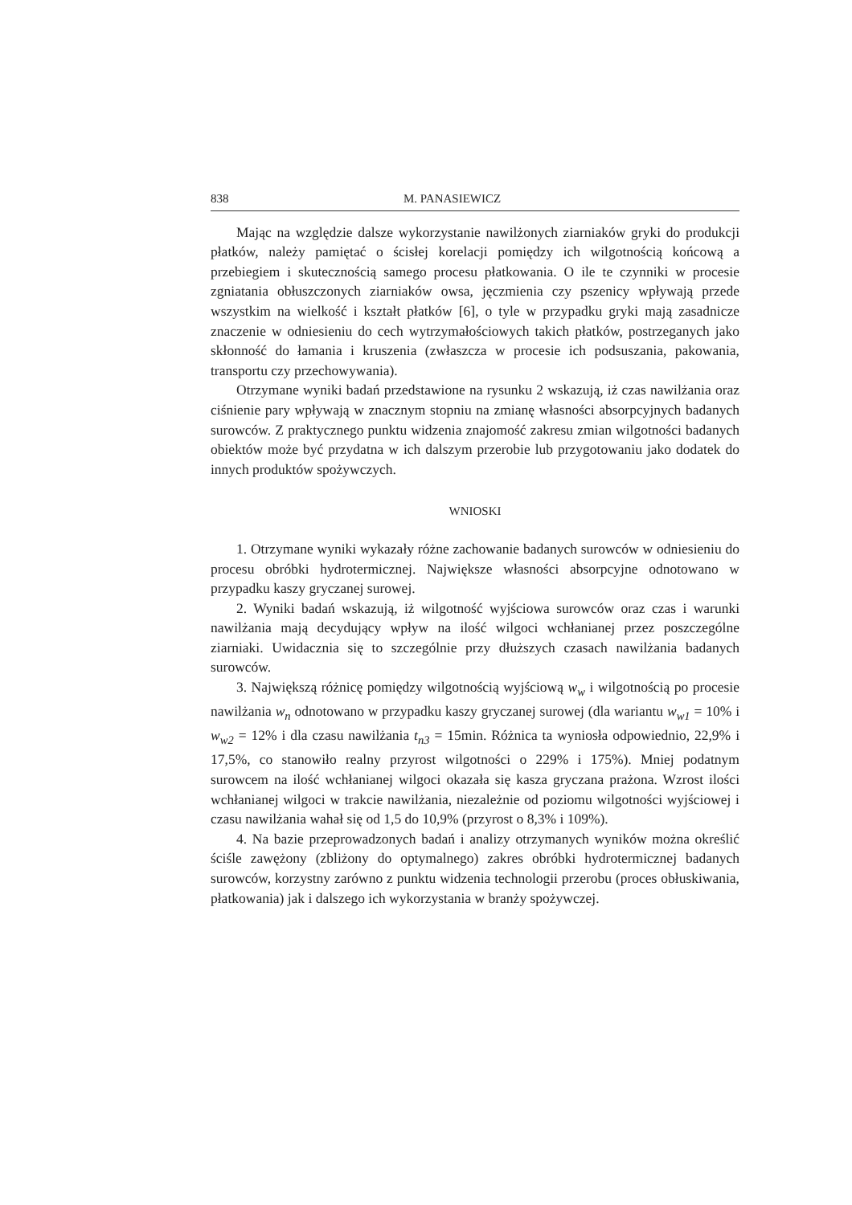838 M. PANASIEWICZ
Mając na względzie dalsze wykorzystanie nawilżonych ziarniaków gryki do produkcji płatków, należy pamiętać o ścisłej korelacji pomiędzy ich wilgotnością końcową a przebiegiem i skutecznością samego procesu płatkowania. O ile te czynniki w procesie zgniatania obłuszczonych ziarniaków owsa, jęczmienia czy pszenicy wpływają przede wszystkim na wielkość i kształt płatków [6], o tyle w przypadku gryki mają zasadnicze znaczenie w odniesieniu do cech wytrzymałościowych takich płatków, postrzeganych jako skłonność do łamania i kruszenia (zwłaszcza w procesie ich podsuszania, pakowania, transportu czy przechowywania).
Otrzymane wyniki badań przedstawione na rysunku 2 wskazują, iż czas nawilżania oraz ciśnienie pary wpływają w znacznym stopniu na zmianę własności absorpcyjnych badanych surowców. Z praktycznego punktu widzenia znajomość zakresu zmian wilgotności badanych obiektów może być przydatna w ich dalszym przerobie lub przygotowaniu jako dodatek do innych produktów spożywczych.
WNIOSKI
1. Otrzymane wyniki wykazały różne zachowanie badanych surowców w odniesieniu do procesu obróbki hydrotermicznej. Największe własności absorpcyjne odnotowano w przypadku kaszy gryczanej surowej.
2. Wyniki badań wskazują, iż wilgotność wyjściowa surowców oraz czas i warunki nawilżania mają decydujący wpływ na ilość wilgoci wchłanianej przez poszczególne ziarniaki. Uwidacznia się to szczególnie przy dłuższych czasach nawilżania badanych surowców.
3. Największą różnicę pomiędzy wilgotnością wyjściową w<sub>w</sub> i wilgotnością po procesie nawilżania w<sub>n</sub> odnotowano w przypadku kaszy gryczanej surowej (dla wariantu w<sub>w1</sub> = 10% i w<sub>w2</sub> = 12% i dla czasu nawilżania t<sub>n3</sub> = 15min. Różnica ta wyniosła odpowiednio, 22,9% i 17,5%, co stanowiło realny przyrost wilgotności o 229% i 175%). Mniej podatnym surowcem na ilość wchłanianej wilgoci okazała się kasza gryczana prażona. Wzrost ilości wchłanianej wilgoci w trakcie nawilżania, niezależnie od poziomu wilgotności wyjściowej i czasu nawilżania wahał się od 1,5 do 10,9% (przyrost o 8,3% i 109%).
4. Na bazie przeprowadzonych badań i analizy otrzymanych wyników można określić ściśle zawężony (zbliżony do optymalnego) zakres obróbki hydrotermicznej badanych surowców, korzystny zarówno z punktu widzenia technologii przerobu (proces obłuskiwania, płatkowania) jak i dalszego ich wykorzystania w branży spożywczej.